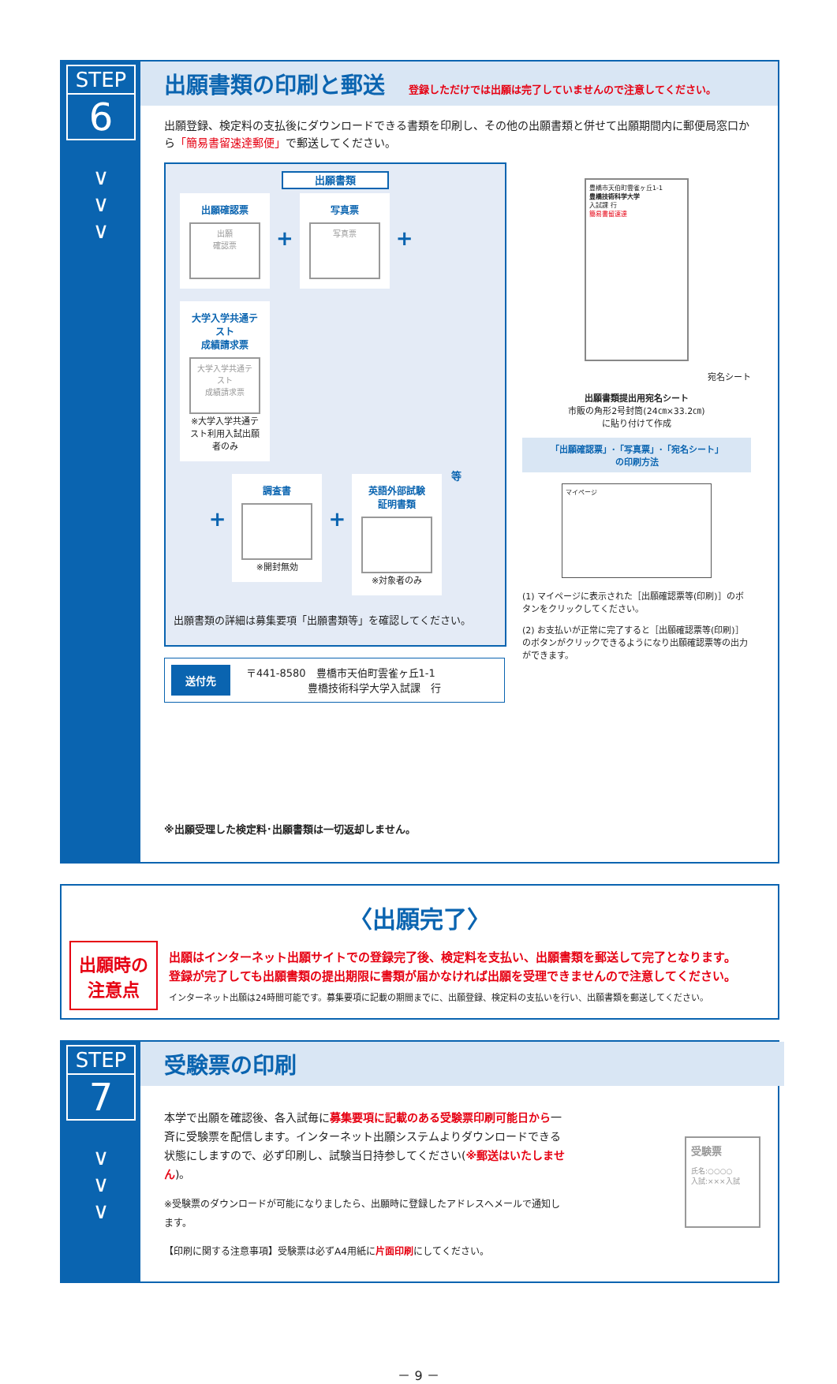STEP
6
∨
∨
∨
出願書類の印刷と郵送
登録しただけでは出願は完了していませんので注意してください。
出願登録、検定料の支払後にダウンロードできる書類を印刷し、その他の出願書類と併せて出願期間内に郵便局窓口から「簡易書留速達郵便」で郵送してください。
出願書類
出願確認票
出願
確認票
+
写真票
写真票
+
大学入学共通テスト
成績請求票
大学入学共通テスト
成績請求票
※大学入学共通テスト利用入試出願者のみ
+
調査書
※開封無効
+
英語外部試験
証明書類
※対象者のみ
等
出願書類の詳細は募集要項「出願書類等」を確認してください。
送付先 〒441-8580　豊橋市天伯町雲雀ヶ丘1-1
　　　　　　豊橋技術科学大学入試課　行
※出願受理した検定料･出願書類は一切返却しません。
豊橋市天伯町雲雀ヶ丘1-1
豊橋技術科学大学
入試課 行
簡易書留速達
宛名シート
出願書類提出用宛名シート
市販の角形2号封筒(24㎝×33.2㎝)
に貼り付けて作成
「出願確認票」･「写真票」･「宛名シート」
の印刷方法
マイページ
(1) マイページに表示された［出願確認票等(印刷)］のボタンをクリックしてください。
(2) お支払いが正常に完了すると［出願確認票等(印刷)］のボタンがクリックできるようになり出願確認票等の出力ができます。
〈出願完了〉
出願時の
注意点
出願はインターネット出願サイトでの登録完了後、検定料を支払い、出願書類を郵送して完了となります。
登録が完了しても出願書類の提出期限に書類が届かなければ出願を受理できませんので注意してください。
インターネット出願は24時間可能です。募集要項に記載の期間までに、出願登録、検定料の支払いを行い、出願書類を郵送してください。
STEP
7
∨
∨
∨
受験票の印刷
本学で出願を確認後、各入試毎に募集要項に記載のある受験票印刷可能日から一斉に受験票を配信します。インターネット出願システムよりダウンロードできる状態にしますので、必ず印刷し、試験当日持参してください(※郵送はいたしません)。
※受験票のダウンロードが可能になりましたら、出願時に登録したアドレスへメールで通知します。
【印刷に関する注意事項】受験票は必ずA4用紙に片面印刷にしてください。
受験票
氏名:○○○○
入試:×××入試
－ 9 －